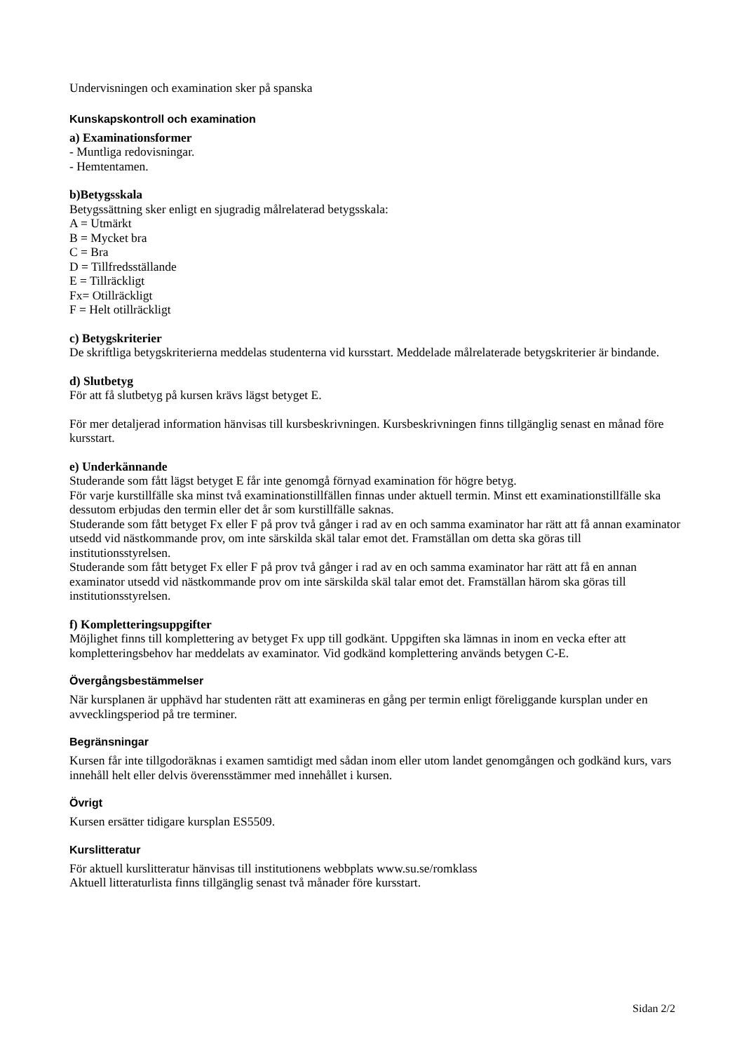Undervisningen och examination sker på spanska
Kunskapskontroll och examination
a) Examinationsformer
- Muntliga redovisningar.
- Hemtentamen.
b)Betygsskala
Betygssättning sker enligt en sjugradig målrelaterad betygsskala:
A = Utmärkt
B = Mycket bra
C = Bra
D = Tillfredsställande
E = Tillräckligt
Fx= Otillräckligt
F = Helt otillräckligt
c) Betygskriterier
De skriftliga betygskriterierna meddelas studenterna vid kursstart. Meddelade målrelaterade betygskriterier är bindande.
d) Slutbetyg
För att få slutbetyg på kursen krävs lägst betyget E.
För mer detaljerad information hänvisas till kursbeskrivningen. Kursbeskrivningen finns tillgänglig senast en månad före kursstart.
e) Underkännande
Studerande som fått lägst betyget E får inte genomgå förnyad examination för högre betyg.
För varje kurstillfälle ska minst två examinationstillfällen finnas under aktuell termin. Minst ett examinationstillfälle ska dessutom erbjudas den termin eller det år som kurstillfälle saknas.
Studerande som fått betyget Fx eller F på prov två gånger i rad av en och samma examinator har rätt att få annan examinator utsedd vid nästkommande prov, om inte särskilda skäl talar emot det. Framställan om detta ska göras till institutionsstyrelsen.
Studerande som fått betyget Fx eller F på prov två gånger i rad av en och samma examinator har rätt att få en annan examinator utsedd vid nästkommande prov om inte särskilda skäl talar emot det. Framställan härom ska göras till institutionsstyrelsen.
f) Kompletteringsuppgifter
Möjlighet finns till komplettering av betyget Fx upp till godkänt. Uppgiften ska lämnas in inom en vecka efter att kompletteringsbehov har meddelats av examinator. Vid godkänd komplettering används betygen C-E.
Övergångsbestämmelser
När kursplanen är upphävd har studenten rätt att examineras en gång per termin enligt föreliggande kursplan under en avvecklingsperiod på tre terminer.
Begränsningar
Kursen får inte tillgodoräknas i examen samtidigt med sådan inom eller utom landet genomgången och godkänd kurs, vars innehåll helt eller delvis överensstämmer med innehållet i kursen.
Övrigt
Kursen ersätter tidigare kursplan ES5509.
Kurslitteratur
För aktuell kurslitteratur hänvisas till institutionens webbplats www.su.se/romklass
Aktuell litteraturlista finns tillgänglig senast två månader före kursstart.
Sidan 2/2